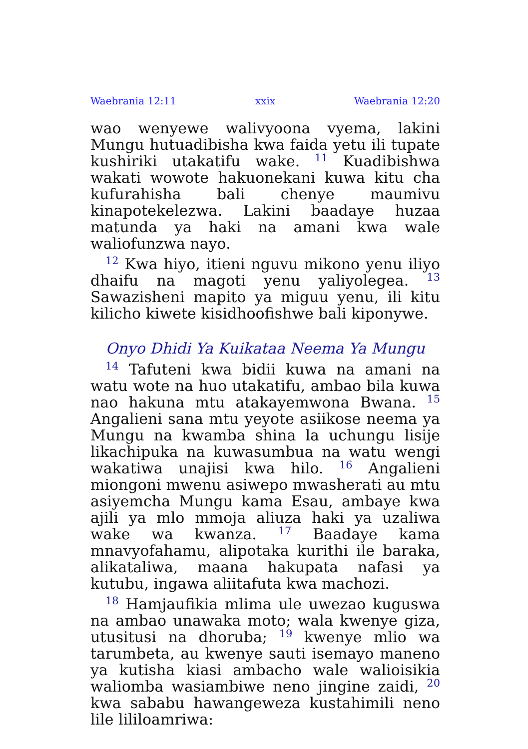Waebrania 12:11 xxix Waebrania 12:20
wao wenyewe walivyoona vyema, lakini Mungu hutuadibisha kwa faida yetu ili tupate kushiriki utakatifu wake. <sup>11</sup> Kuadibishwa wakati wowote hakuonekani kuwa kitu cha kufurahisha bali chenye maumivu kinapotekelezwa. Lakini baadaye huzaa matunda ya haki na amani kwa wale waliofunzwa nayo.
<sup>12</sup> Kwa hiyo, itieni nguvu mikono yenu iliyo dhaifu na magoti yenu yaliyolegea. <sup>13</sup> Sawazisheni mapito ya miguu yenu, ili kitu kilicho kiwete kisidhoofishwe bali kiponywe.
Onyo Dhidi Ya Kuikataa Neema Ya Mungu
<sup>14</sup> Tafuteni kwa bidii kuwa na amani na watu wote na huo utakatifu, ambao bila kuwa nao hakuna mtu atakayemwona Bwana. <sup>15</sup> Angalieni sana mtu yeyote asiikose neema ya Mungu na kwamba shina la uchungu lisije likachipuka na kuwasumbua na watu wengi wakatiwa unajisi kwa hilo. <sup>16</sup> Angalieni miongoni mwenu asiwepo mwasherati au mtu asiyemcha Mungu kama Esau, ambaye kwa ajili ya mlo mmoja aliuza haki ya uzaliwa wake wa kwanza. <sup>17</sup> Baadaye kama mnavyofahamu, alipotaka kurithi ile baraka, alikataliwa, maana hakupata nafasi ya kutubu, ingawa aliitafuta kwa machozi.
<sup>18</sup> Hamjaufikia mlima ule uwezao kuguswa na ambao unawaka moto; wala kwenye giza, utusitusi na dhoruba; <sup>19</sup> kwenye mlio wa tarumbeta, au kwenye sauti isemayo maneno ya kutisha kiasi ambacho wale walioisikia waliomba wasiambiwe neno jingine zaidi, <sup>20</sup> kwa sababu hawangeweza kustahimili neno lile lililoamriwa: